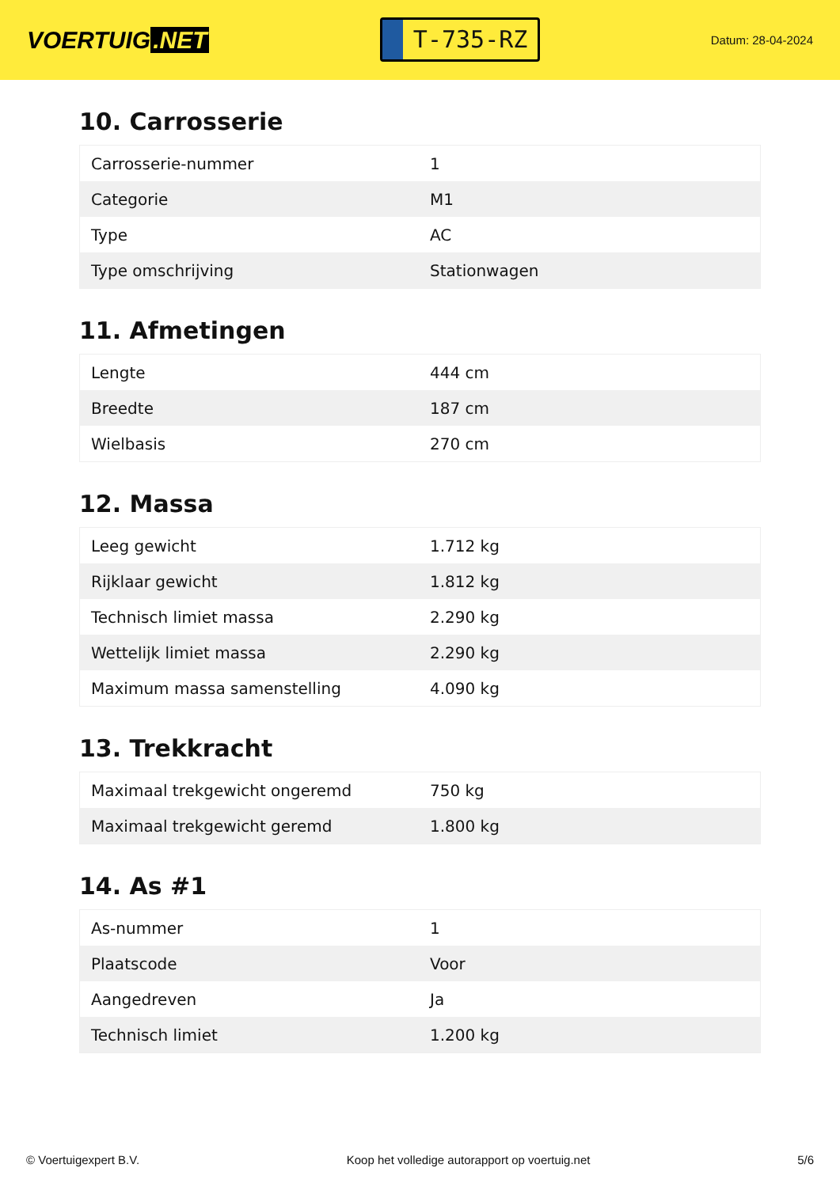VOERTUIG.NET
T-735-RZ
Datum: 28-04-2024
10. Carrosserie
| Carrosserie-nummer | 1 |
| Categorie | M1 |
| Type | AC |
| Type omschrijving | Stationwagen |
11. Afmetingen
| Lengte | 444 cm |
| Breedte | 187 cm |
| Wielbasis | 270 cm |
12. Massa
| Leeg gewicht | 1.712 kg |
| Rijklaar gewicht | 1.812 kg |
| Technisch limiet massa | 2.290 kg |
| Wettelijk limiet massa | 2.290 kg |
| Maximum massa samenstelling | 4.090 kg |
13. Trekkracht
| Maximaal trekgewicht ongeremd | 750 kg |
| Maximaal trekgewicht geremd | 1.800 kg |
14. As #1
| As-nummer | 1 |
| Plaatscode | Voor |
| Aangedreven | Ja |
| Technisch limiet | 1.200 kg |
© Voertuigexpert B.V. Koop het volledige autorapport op voertuig.net 5/6